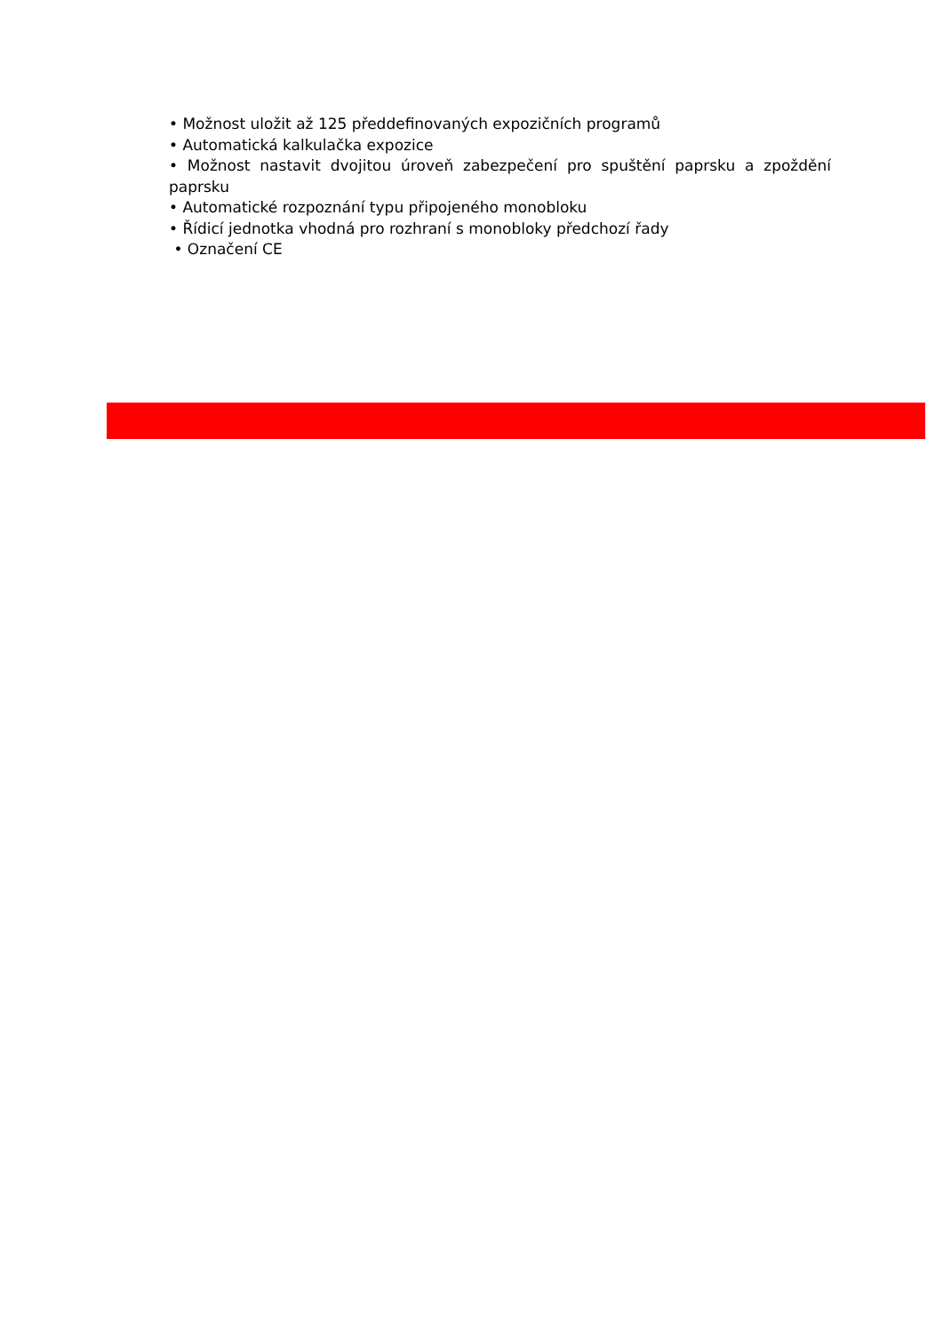• Možnost uložit až 125 předdefinovaných expozičních programů
• Automatická kalkulačka expozice
• Možnost nastavit dvojitou úroveň zabezpečení pro spuštění paprsku a zpoždění paprsku
• Automatické rozpoznání typu připojeného monobloku
• Řídicí jednotka vhodná pro rozhraní s monobloky předchozí řady
• Označení CE